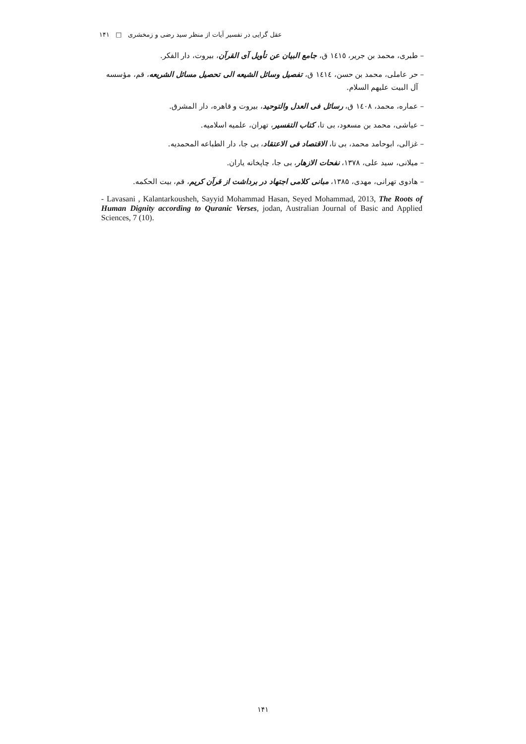عقل گرایی در تفسیر آیات از منظر سید رضی و زمخشری □ ۱۴۱
– طبری، محمد بن جریر، ١٤١٥ ق، جامع البیان عن تأویل آی القرآن، بیروت، دار الفکر.
– حر عاملی، محمد بن حسن، ١٤١٤ ق، تفصیل وسائل الشیعه الی تحصیل مسائل الشریعه، قم، مؤسسه
آل البیت علیهم السلام.
– عماره، محمد، ١٤٠٨ ق، رسائل فی العدل والتوحید، بیروت و قاهره، دار المشرق.
– عیاشی، محمد بن مسعود، بی تا، کتاب التفسیر، تهران، علمیه اسلامیه.
– غزالی، ابوحامد محمد، بی تا، الاقتصاد فی الاعتقاد، بی جا، دار الطباعه المحمدیه.
– میلانی، سید علی، ۱۳۷۸، نفحات الازهار، بی جا، چاپخانه یاران.
– هادوی تهرانی، مهدی، ۱۳۸۵، مبانی کلامی اجتهاد در برداشت از قرآن کریم، قم، بیت الحکمه.
- Lavasani , Kalantarkousheh, Sayyid Mohammad Hasan, Seyed Mohammad, 2013, The Roots of Human Dignity according to Quranic Verses, jodan, Australian Journal of Basic and Applied Sciences, 7 (10).
۱۴۱